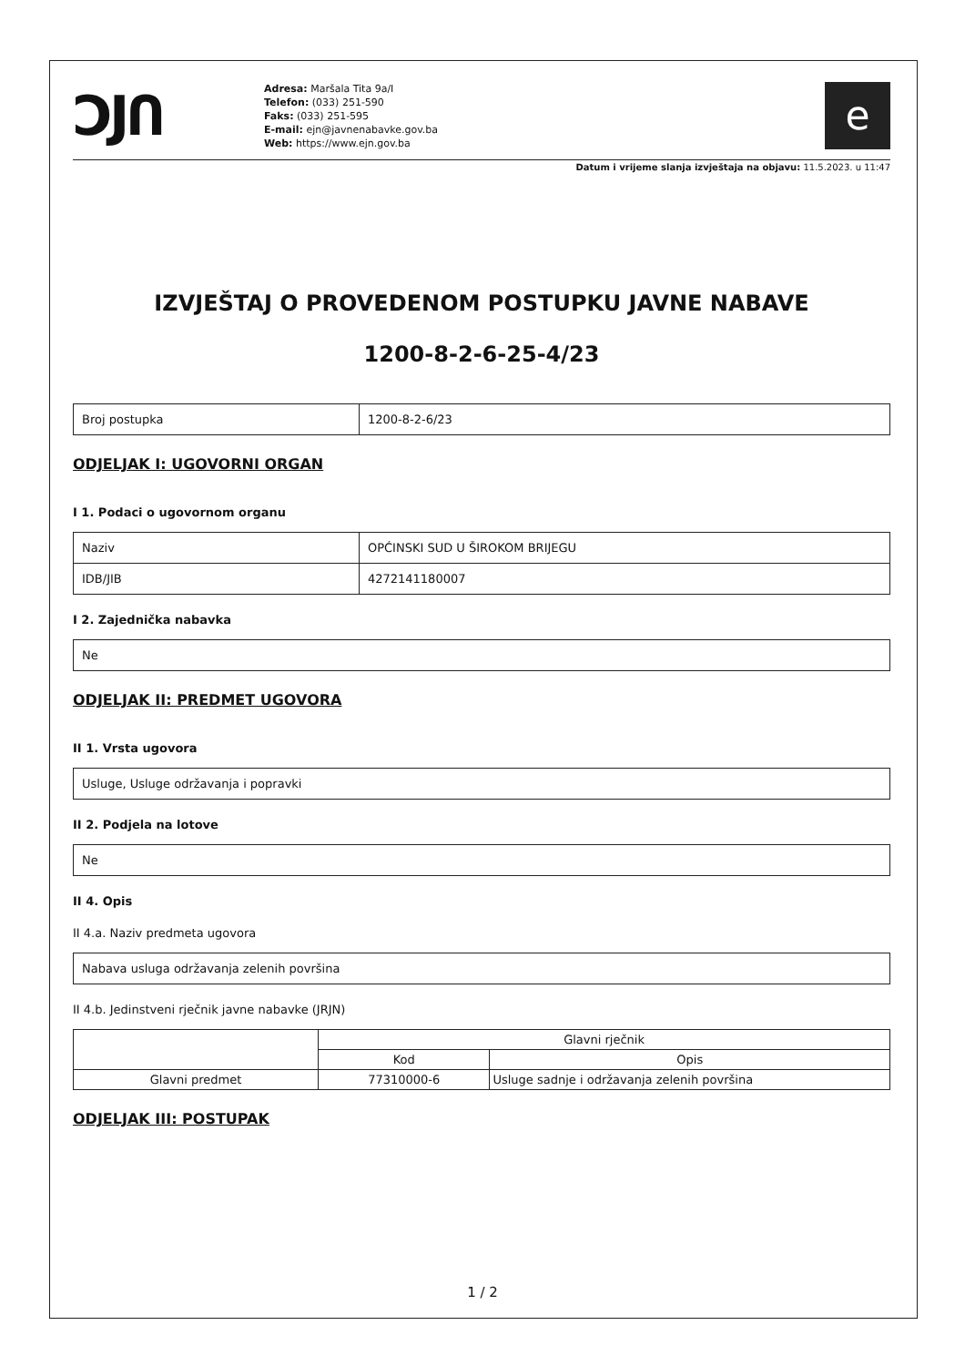ƆJՈ
Adresa: Maršala Tita 9a/I
Telefon: (033) 251-590
Faks: (033) 251-595
E-mail: ejn@javnenabavke.gov.ba
Web: https://www.ejn.gov.ba
e
Datum i vrijeme slanja izvještaja na objavu: 11.5.2023. u 11:47
IZVJEŠTAJ O PROVEDENOM POSTUPKU JAVNE NABAVE
1200-8-2-6-25-4/23
| Broj postupka | 1200-8-2-6/23 |
ODJELJAK I: UGOVORNI ORGAN
I 1. Podaci o ugovornom organu
| Naziv | OPĆINSKI SUD U ŠIROKOM BRIJEGU |
| IDB/JIB | 4272141180007 |
I 2. Zajednička nabavka
| Ne |
ODJELJAK II: PREDMET UGOVORA
II 1. Vrsta ugovora
| Usluge, Usluge održavanja i popravki |
II 2. Podjela na lotove
| Ne |
II 4. Opis
II 4.a. Naziv predmeta ugovora
| Nabava usluga održavanja zelenih površina |
II 4.b. Jedinstveni rječnik javne nabavke (JRJN)
| | Glavni rječnik | |
| | Kod | Opis |
| Glavni predmet | 77310000-6 | Usluge sadnje i održavanja zelenih površina |
ODJELJAK III: POSTUPAK
1 / 2